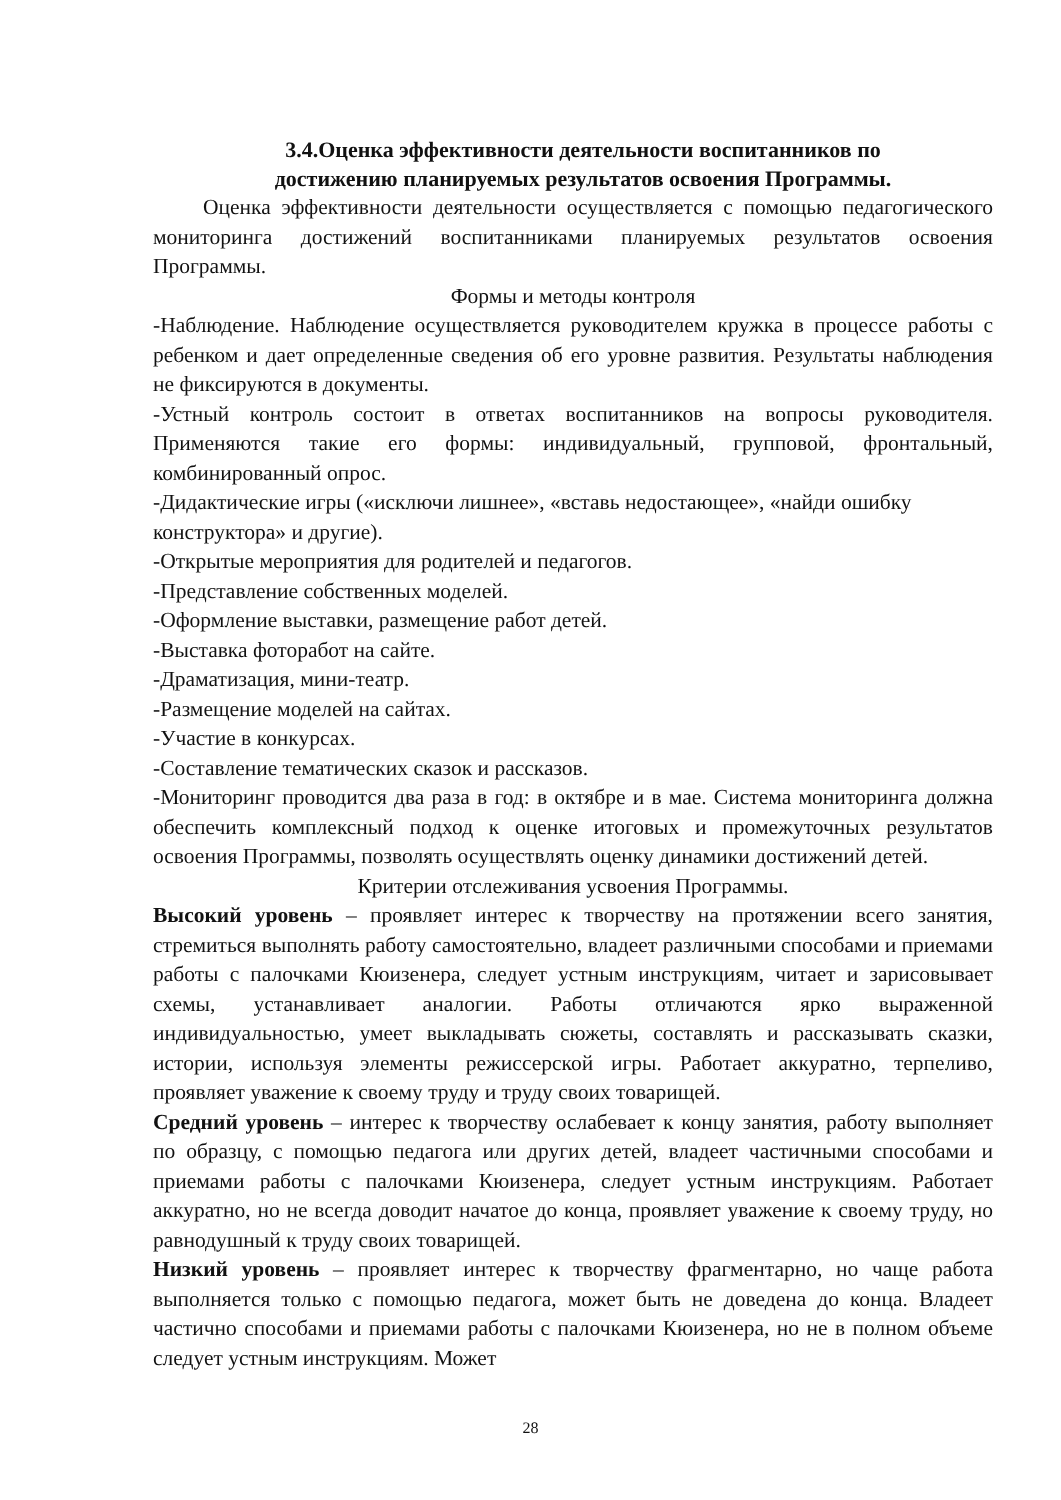3.4.Оценка эффективности деятельности воспитанников по
достижению планируемых результатов освоения Программы.
Оценка эффективности деятельности осуществляется с помощью педагогического мониторинга достижений воспитанниками планируемых результатов освоения Программы.
Формы и методы контроля
-Наблюдение. Наблюдение осуществляется руководителем кружка в процессе работы с ребенком и дает определенные сведения об его уровне развития. Результаты наблюдения не фиксируются в документы.
-Устный контроль состоит в ответах воспитанников на вопросы руководителя. Применяются такие его формы: индивидуальный, групповой, фронтальный, комбинированный опрос.
-Дидактические игры («исключи лишнее», «вставь недостающее», «найди ошибку конструктора» и другие).
-Открытые мероприятия для родителей и педагогов.
-Представление собственных моделей.
-Оформление выставки, размещение работ детей.
-Выставка фоторабот на сайте.
-Драматизация, мини-театр.
-Размещение моделей на сайтах.
-Участие в конкурсах.
-Составление тематических сказок и рассказов.
-Мониторинг проводится два раза в год: в октябре и в мае. Система мониторинга должна обеспечить комплексный подход к оценке итоговых и промежуточных результатов освоения Программы, позволять осуществлять оценку динамики достижений детей.
Критерии отслеживания усвоения Программы.
Высокий уровень – проявляет интерес к творчеству на протяжении всего занятия, стремиться выполнять работу самостоятельно, владеет различными способами и приемами работы с палочками Кюизенера, следует устным инструкциям, читает и зарисовывает схемы, устанавливает аналогии. Работы отличаются ярко выраженной индивидуальностью, умеет выкладывать сюжеты, составлять и рассказывать сказки, истории, используя элементы режиссерской игры. Работает аккуратно, терпеливо, проявляет уважение к своему труду и труду своих товарищей.
Средний уровень – интерес к творчеству ослабевает к концу занятия, работу выполняет по образцу, с помощью педагога или других детей, владеет частичными способами и приемами работы с палочками Кюизенера, следует устным инструкциям. Работает аккуратно, но не всегда доводит начатое до конца, проявляет уважение к своему труду, но равнодушный к труду своих товарищей.
Низкий уровень – проявляет интерес к творчеству фрагментарно, но чаще работа выполняется только с помощью педагога, может быть не доведена до конца. Владеет частично способами и приемами работы с палочками Кюизенера, но не в полном объеме следует устным инструкциям. Может
28